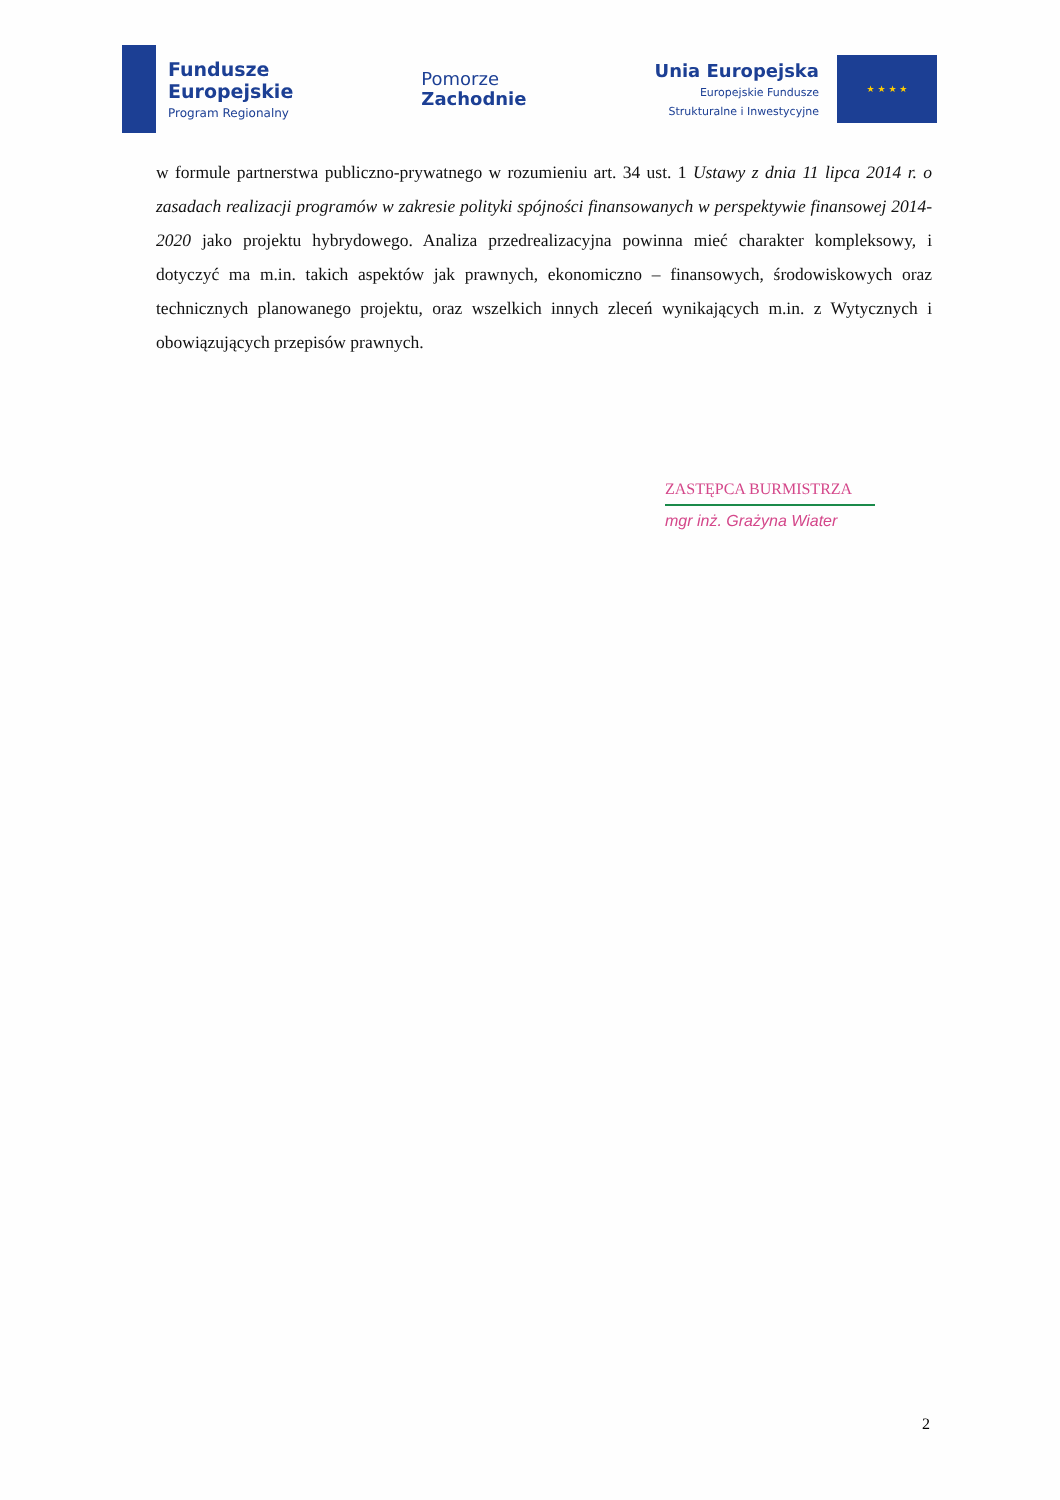Fundusze
Europejskie
Program Regionalny
Pomorze
Zachodnie
Unia Europejska
Europejskie Fundusze
Strukturalne i Inwestycyjne
★ ★ ★ ★
w formule partnerstwa publiczno-prywatnego w rozumieniu art. 34 ust. 1 Ustawy z dnia 11 lipca 2014 r. o zasadach realizacji programów w zakresie polityki spójności finansowanych w perspektywie finansowej 2014-2020 jako projektu hybrydowego. Analiza przedrealizacyjna powinna mieć charakter kompleksowy, i dotyczyć ma m.in. takich aspektów jak prawnych, ekonomiczno – finansowych, środowiskowych oraz technicznych planowanego projektu, oraz wszelkich innych zleceń wynikających m.in. z Wytycznych i obowiązujących przepisów prawnych.
ZASTĘPCA BURMISTRZA
mgr inż. Grażyna Wiater
2